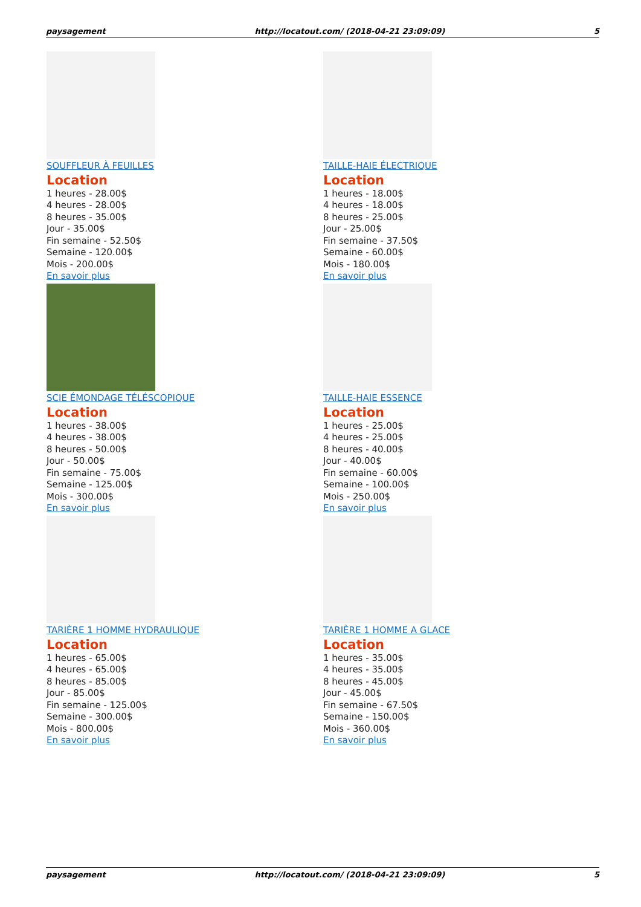paysagement http://locatout.com/ (2018-04-21 23:09:09) 5
SOUFFLEUR À FEUILLES
Location
1 heures - 28.00$
4 heures - 28.00$
8 heures - 35.00$
Jour - 35.00$
Fin semaine - 52.50$
Semaine - 120.00$
Mois - 200.00$
En savoir plus
TAILLE-HAIE ÉLECTRIQUE
Location
1 heures - 18.00$
4 heures - 18.00$
8 heures - 25.00$
Jour - 25.00$
Fin semaine - 37.50$
Semaine - 60.00$
Mois - 180.00$
En savoir plus
SCIE ÉMONDAGE TÉLÉSCOPIQUE
Location
1 heures - 38.00$
4 heures - 38.00$
8 heures - 50.00$
Jour - 50.00$
Fin semaine - 75.00$
Semaine - 125.00$
Mois - 300.00$
En savoir plus
TAILLE-HAIE ESSENCE
Location
1 heures - 25.00$
4 heures - 25.00$
8 heures - 40.00$
Jour - 40.00$
Fin semaine - 60.00$
Semaine - 100.00$
Mois - 250.00$
En savoir plus
TARIÈRE 1 HOMME HYDRAULIQUE
Location
1 heures - 65.00$
4 heures - 65.00$
8 heures - 85.00$
Jour - 85.00$
Fin semaine - 125.00$
Semaine - 300.00$
Mois - 800.00$
En savoir plus
TARIÈRE 1 HOMME A GLACE
Location
1 heures - 35.00$
4 heures - 35.00$
8 heures - 45.00$
Jour - 45.00$
Fin semaine - 67.50$
Semaine - 150.00$
Mois - 360.00$
En savoir plus
paysagement http://locatout.com/ (2018-04-21 23:09:09) 5